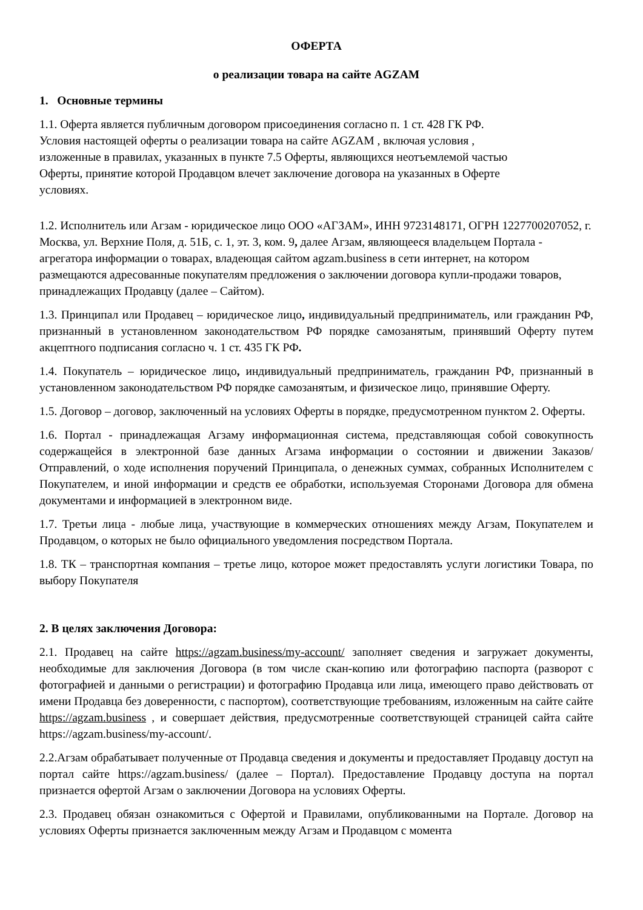ОФЕРТА
о реализации товара на сайте AGZAM
1. Основные термины
1.1. Оферта является публичным договором присоединения согласно п. 1 ст. 428 ГК РФ.
Условия настоящей оферты о реализации товара на сайте AGZAM , включая условия ,
изложенные в правилах, указанных в пункте 7.5 Оферты, являющихся неотъемлемой частью
Оферты, принятие которой Продавцом влечет заключение договора на указанных в Оферте
условиях.
1.2. Исполнитель или Агзам - юридическое лицо ООО «АГЗАМ», ИНН 9723148171, ОГРН 1227700207052, г. Москва, ул. Верхние Поля, д. 51Б, с. 1, эт. 3, ком. 9, далее Агзам, являющееся владельцем Портала - агрегатора информации о товарах, владеющая сайтом agzam.business в сети интернет, на котором размещаются адресованные покупателям предложения о заключении договора купли-продажи товаров, принадлежащих Продавцу (далее – Сайтом).
1.3. Принципал или Продавец – юридическое лицо, индивидуальный предприниматель, или гражданин РФ, признанный в установленном законодательством РФ порядке самозанятым, принявший Оферту путем акцептного подписания согласно ч. 1 ст. 435 ГК РФ.
1.4. Покупатель – юридическое лицо, индивидуальный предприниматель, гражданин РФ, признанный в установленном законодательством РФ порядке самозанятым, и физическое лицо, принявшие Оферту.
1.5. Договор – договор, заключенный на условиях Оферты в порядке, предусмотренном пунктом 2. Оферты.
1.6. Портал - принадлежащая Агзаму информационная система, представляющая собой совокупность содержащейся в электронной базе данных Агзама информации о состоянии и движении Заказов/Отправлений, о ходе исполнения поручений Принципала, о денежных суммах, собранных Исполнителем с Покупателем, и иной информации и средств ее обработки, используемая Сторонами Договора для обмена документами и информацией в электронном виде.
1.7. Третьи лица - любые лица, участвующие в коммерческих отношениях между Агзам, Покупателем и Продавцом, о которых не было официального уведомления посредством Портала.
1.8. ТК – транспортная компания – третье лицо, которое может предоставлять услуги логистики Товара, по выбору Покупателя
2. В целях заключения Договора:
2.1. Продавец на сайте https://agzam.business/my-account/ заполняет сведения и загружает документы, необходимые для заключения Договора (в том числе скан-копию или фотографию паспорта (разворот с фотографией и данными о регистрации) и фотографию Продавца или лица, имеющего право действовать от имени Продавца без доверенности, с паспортом), соответствующие требованиям, изложенным на сайте сайте https://agzam.business , и совершает действия, предусмотренные соответствующей страницей сайта сайте https://agzam.business/my-account/.
2.2.Агзам обрабатывает полученные от Продавца сведения и документы и предоставляет Продавцу доступ на портал сайте https://agzam.business/ (далее – Портал). Предоставление Продавцу доступа на портал признается офертой Агзам о заключении Договора на условиях Оферты.
2.3. Продавец обязан ознакомиться с Офертой и Правилами, опубликованными на Портале. Договор на условиях Оферты признается заключенным между Агзам и Продавцом с момента